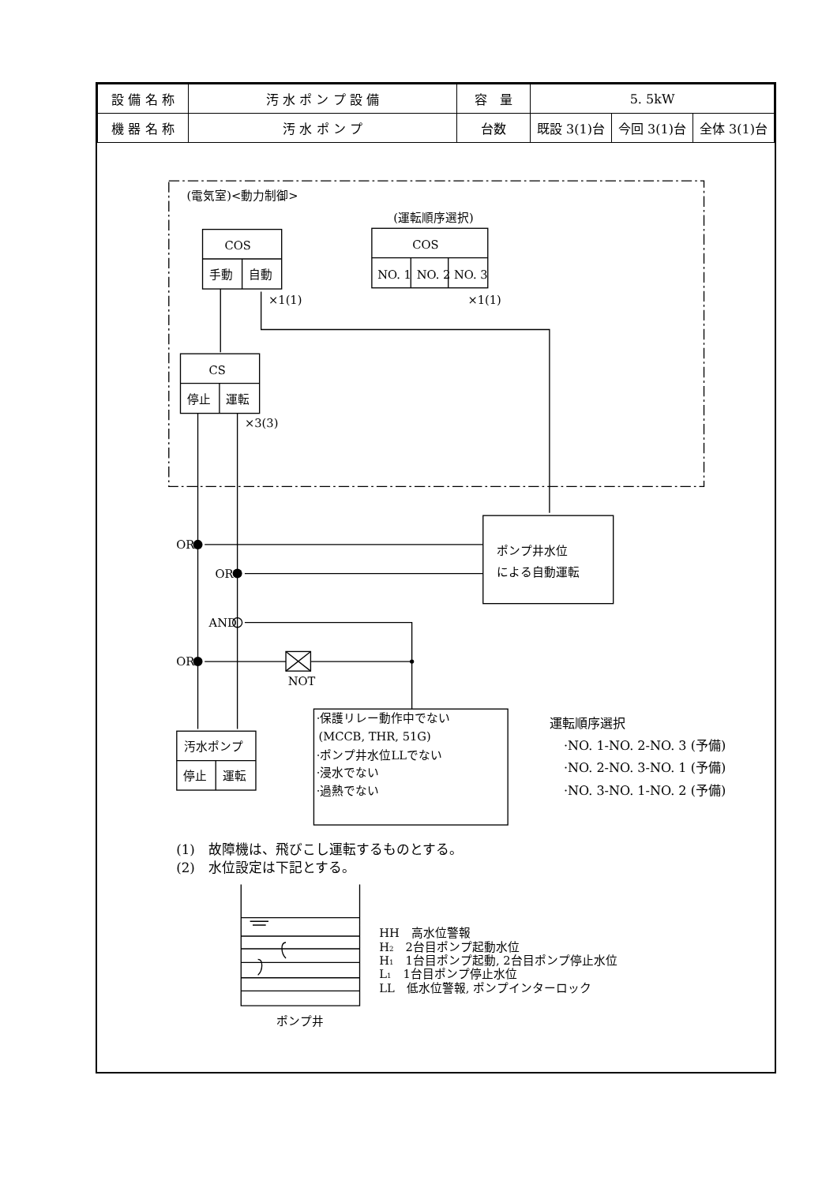| 設 備 名 称 | 汚 水 ポ ン プ 設 備 | 容 量 | 5. 5kW | | |
| 機 器 名 称 | 汚 水 ポ ン プ | 台数 | 既設 3(1)台 | 今回 3(1)台 | 全体 3(1)台 |
(電気室)<動力制御>
(運転順序選択)
COS
COS
手動
自動
NO. 1
NO. 2
NO. 3
×1(1)
×1(1)
CS
停止
運転
×3(3)
ポンプ井水位
による自動運転
OR
OR
AND
OR
NOT
·保護リレー動作中でない
(MCCB, THR, 51G)
·ポンプ井水位LLでない
·浸水でない
·過熱でない
汚水ポンプ
停止
運転
運転順序選択
·NO. 1-NO. 2-NO. 3 (予備)
·NO. 2-NO. 3-NO. 1 (予備)
·NO. 3-NO. 1-NO. 2 (予備)
(1)　故障機は、飛びこし運転するものとする。
(2)　水位設定は下記とする。
HH　高水位警報
H2　2台目ポンプ起動水位
H1　1台目ポンプ起動, 2台目ポンプ停止水位
L1　1台目ポンプ停止水位
LL　低水位警報, ポンプインターロック
ポンプ井